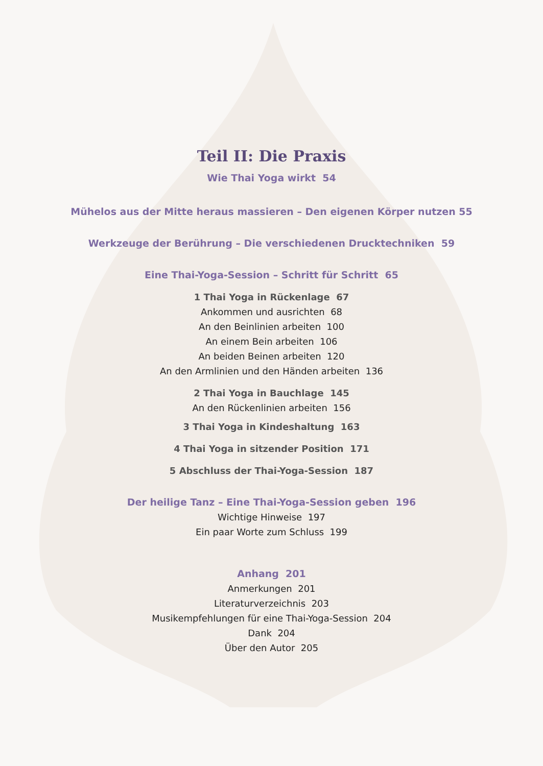Teil II: Die Praxis
Wie Thai Yoga wirkt 54
Mühelos aus der Mitte heraus massieren – Den eigenen Körper nutzen 55
Werkzeuge der Berührung – Die verschiedenen Drucktechniken 59
Eine Thai-Yoga-Session – Schritt für Schritt 65
1 Thai Yoga in Rückenlage 67
Ankommen und ausrichten 68
An den Beinlinien arbeiten 100
An einem Bein arbeiten 106
An beiden Beinen arbeiten 120
An den Armlinien und den Händen arbeiten 136
2 Thai Yoga in Bauchlage 145
An den Rückenlinien arbeiten 156
3 Thai Yoga in Kindeshaltung 163
4 Thai Yoga in sitzender Position 171
5 Abschluss der Thai-Yoga-Session 187
Der heilige Tanz – Eine Thai-Yoga-Session geben 196
Wichtige Hinweise 197
Ein paar Worte zum Schluss 199
Anhang 201
Anmerkungen 201
Literaturverzeichnis 203
Musikempfehlungen für eine Thai-Yoga-Session 204
Dank 204
Über den Autor 205